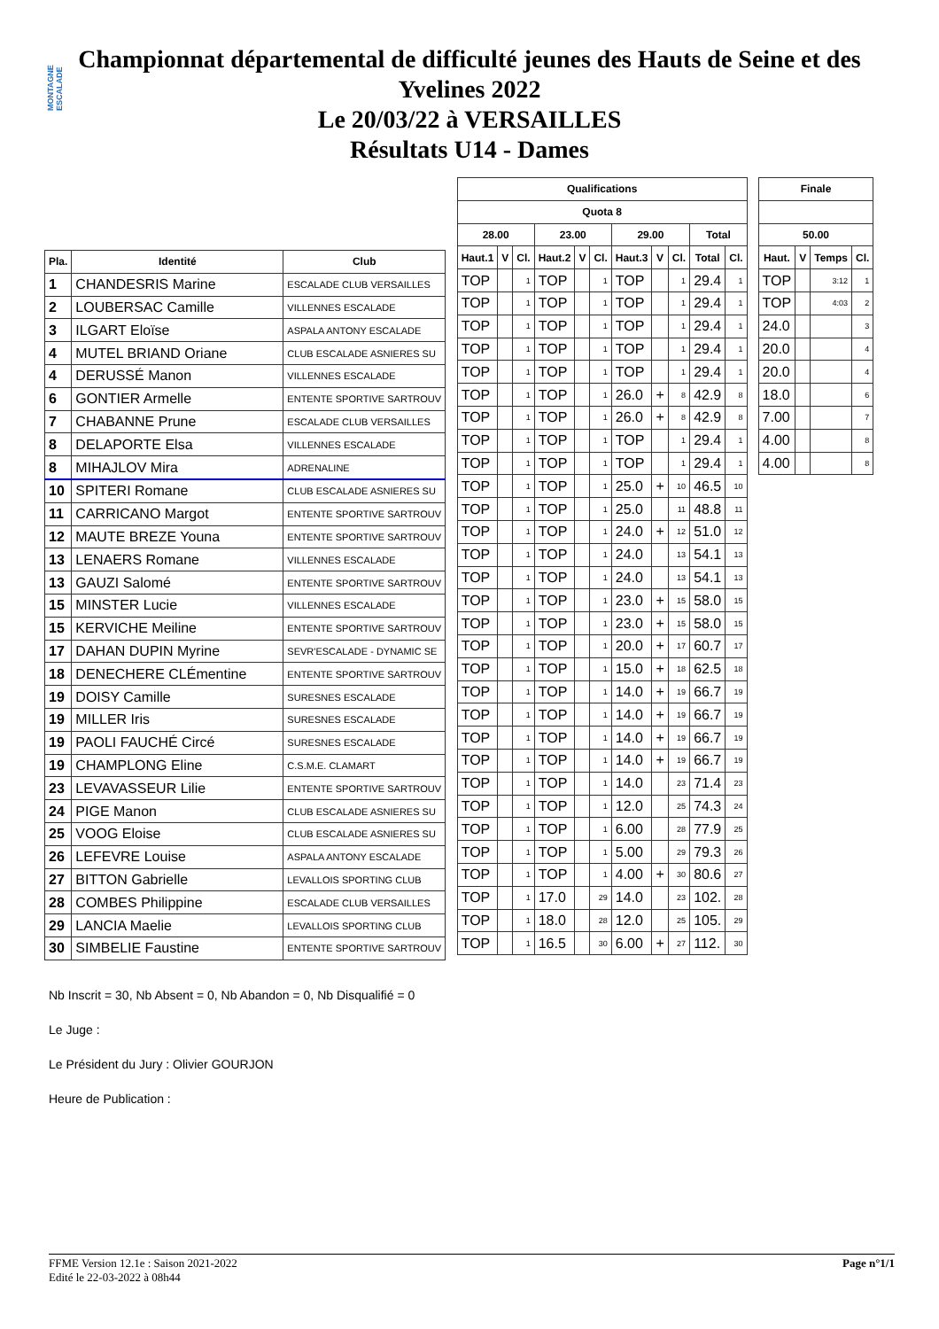MONTAGNE ESCALADE
Championnat départemental de difficulté jeunes des Hauts de Seine et des
Yvelines 2022
Le 20/03/22 à VERSAILLES
Résultats U14 - Dames
| Pla. | Identité | Club | |
| --- | --- | --- | --- |
| 1 | CHANDESRIS Marine | ESCALADE CLUB VERSAILLES | |
| 2 | LOUBERSAC Camille | VILLENNES ESCALADE | |
| 3 | ILGART Eloïse | ASPALA ANTONY ESCALADE | |
| 4 | MUTEL BRIAND Oriane | CLUB ESCALADE ASNIERES SU | |
| 4 | DERUSSÉ Manon | VILLENNES ESCALADE | |
| 6 | GONTIER Armelle | ENTENTE SPORTIVE SARTROUV | |
| 7 | CHABANNE Prune | ESCALADE CLUB VERSAILLES | |
| 8 | DELAPORTE Elsa | VILLENNES ESCALADE | |
| 8 | MIHAJLOV Mira | ADRENALINE | |
| 10 | SPITERI Romane | CLUB ESCALADE ASNIERES SU | |
| 11 | CARRICANO Margot | ENTENTE SPORTIVE SARTROUV | |
| 12 | MAUTE BREZE Youna | ENTENTE SPORTIVE SARTROUV | |
| 13 | LENAERS Romane | VILLENNES ESCALADE | |
| 13 | GAUZI Salomé | ENTENTE SPORTIVE SARTROUV | |
| 15 | MINSTER Lucie | VILLENNES ESCALADE | |
| 15 | KERVICHE Meiline | ENTENTE SPORTIVE SARTROUV | |
| 17 | DAHAN DUPIN Myrine | SEVR'ESCALADE - DYNAMIC SE | |
| 18 | DENECHERE CLÉmentine | ENTENTE SPORTIVE SARTROUV | |
| 19 | DOISY Camille | SURESNES ESCALADE | |
| 19 | MILLER Iris | SURESNES ESCALADE | |
| 19 | PAOLI FAUCHÉ Circé | SURESNES ESCALADE | |
| 19 | CHAMPLONG Eline | C.S.M.E. CLAMART | |
| 23 | LEVAVASSEUR Lilie | ENTENTE SPORTIVE SARTROUV | |
| 24 | PIGE Manon | CLUB ESCALADE ASNIERES SU | |
| 25 | VOOG Eloise | CLUB ESCALADE ASNIERES SU | |
| 26 | LEFEVRE Louise | ASPALA ANTONY ESCALADE | |
| 27 | BITTON Gabrielle | LEVALLOIS SPORTING CLUB | |
| 28 | COMBES Philippine | ESCALADE CLUB VERSAILLES | |
| 29 | LANCIA Maelie | LEVALLOIS SPORTING CLUB | |
| 30 | SIMBELIE Faustine | ENTENTE SPORTIVE SARTROUV | |
| Qualifications | | | | | | | | | | |
| --- | --- | --- | --- | --- | --- | --- | --- | --- | --- | --- |
| Quota 8 | | | | | | | | | | |
| 28.00 | | | 23.00 | | | 29.00 | | | Total | |
| Haut.1 | V | Cl. | Haut.2 | V | Cl. | Haut.3 | V | Cl. | Total | Cl. |
| TOP | | 1 | TOP | | 1 | TOP | | 1 | 29.4 | 1 |
| TOP | | 1 | TOP | | 1 | TOP | | 1 | 29.4 | 1 |
| TOP | | 1 | TOP | | 1 | TOP | | 1 | 29.4 | 1 |
| TOP | | 1 | TOP | | 1 | TOP | | 1 | 29.4 | 1 |
| TOP | | 1 | TOP | | 1 | TOP | | 1 | 29.4 | 1 |
| TOP | | 1 | TOP | | 1 | 26.0 | + | 8 | 42.9 | 8 |
| TOP | | 1 | TOP | | 1 | 26.0 | + | 8 | 42.9 | 8 |
| TOP | | 1 | TOP | | 1 | TOP | | 1 | 29.4 | 1 |
| TOP | | 1 | TOP | | 1 | TOP | | 1 | 29.4 | 1 |
| TOP | | 1 | TOP | | 1 | 25.0 | + | 10 | 46.5 | 10 |
| TOP | | 1 | TOP | | 1 | 25.0 | | 11 | 48.8 | 11 |
| TOP | | 1 | TOP | | 1 | 24.0 | + | 12 | 51.0 | 12 |
| TOP | | 1 | TOP | | 1 | 24.0 | | 13 | 54.1 | 13 |
| TOP | | 1 | TOP | | 1 | 24.0 | | 13 | 54.1 | 13 |
| TOP | | 1 | TOP | | 1 | 23.0 | + | 15 | 58.0 | 15 |
| TOP | | 1 | TOP | | 1 | 23.0 | + | 15 | 58.0 | 15 |
| TOP | | 1 | TOP | | 1 | 20.0 | + | 17 | 60.7 | 17 |
| TOP | | 1 | TOP | | 1 | 15.0 | + | 18 | 62.5 | 18 |
| TOP | | 1 | TOP | | 1 | 14.0 | + | 19 | 66.7 | 19 |
| TOP | | 1 | TOP | | 1 | 14.0 | + | 19 | 66.7 | 19 |
| TOP | | 1 | TOP | | 1 | 14.0 | + | 19 | 66.7 | 19 |
| TOP | | 1 | TOP | | 1 | 14.0 | + | 19 | 66.7 | 19 |
| TOP | | 1 | TOP | | 1 | 14.0 | | 23 | 71.4 | 23 |
| TOP | | 1 | TOP | | 1 | 12.0 | | 25 | 74.3 | 24 |
| TOP | | 1 | TOP | | 1 | 6.00 | | 28 | 77.9 | 25 |
| TOP | | 1 | TOP | | 1 | 5.00 | | 29 | 79.3 | 26 |
| TOP | | 1 | TOP | | 1 | 4.00 | + | 30 | 80.6 | 27 |
| TOP | | 1 | 17.0 | | 29 | 14.0 | | 23 | 102. | 28 |
| TOP | | 1 | 18.0 | | 28 | 12.0 | | 25 | 105. | 29 |
| TOP | | 1 | 16.5 | | 30 | 6.00 | + | 27 | 112. | 30 |
| Finale | | | |
| --- | --- | --- | --- |
| 50.00 | | | |
| Haut. | V | Temps | Cl. |
| TOP | | 3:12 | 1 |
| TOP | | 4:03 | 2 |
| 24.0 | | | 3 |
| 20.0 | | | 4 |
| 20.0 | | | 4 |
| 18.0 | | | 6 |
| 7.00 | | | 7 |
| 4.00 | | | 8 |
| 4.00 | | | 8 |
Nb Inscrit = 30, Nb Absent = 0, Nb Abandon = 0, Nb Disqualifié = 0
Le Juge :
Le Président du Jury : Olivier GOURJON
Heure de Publication :
FFME Version 12.1e : Saison 2021-2022
Edité le 22-03-2022 à 08h44
Page n°1/1